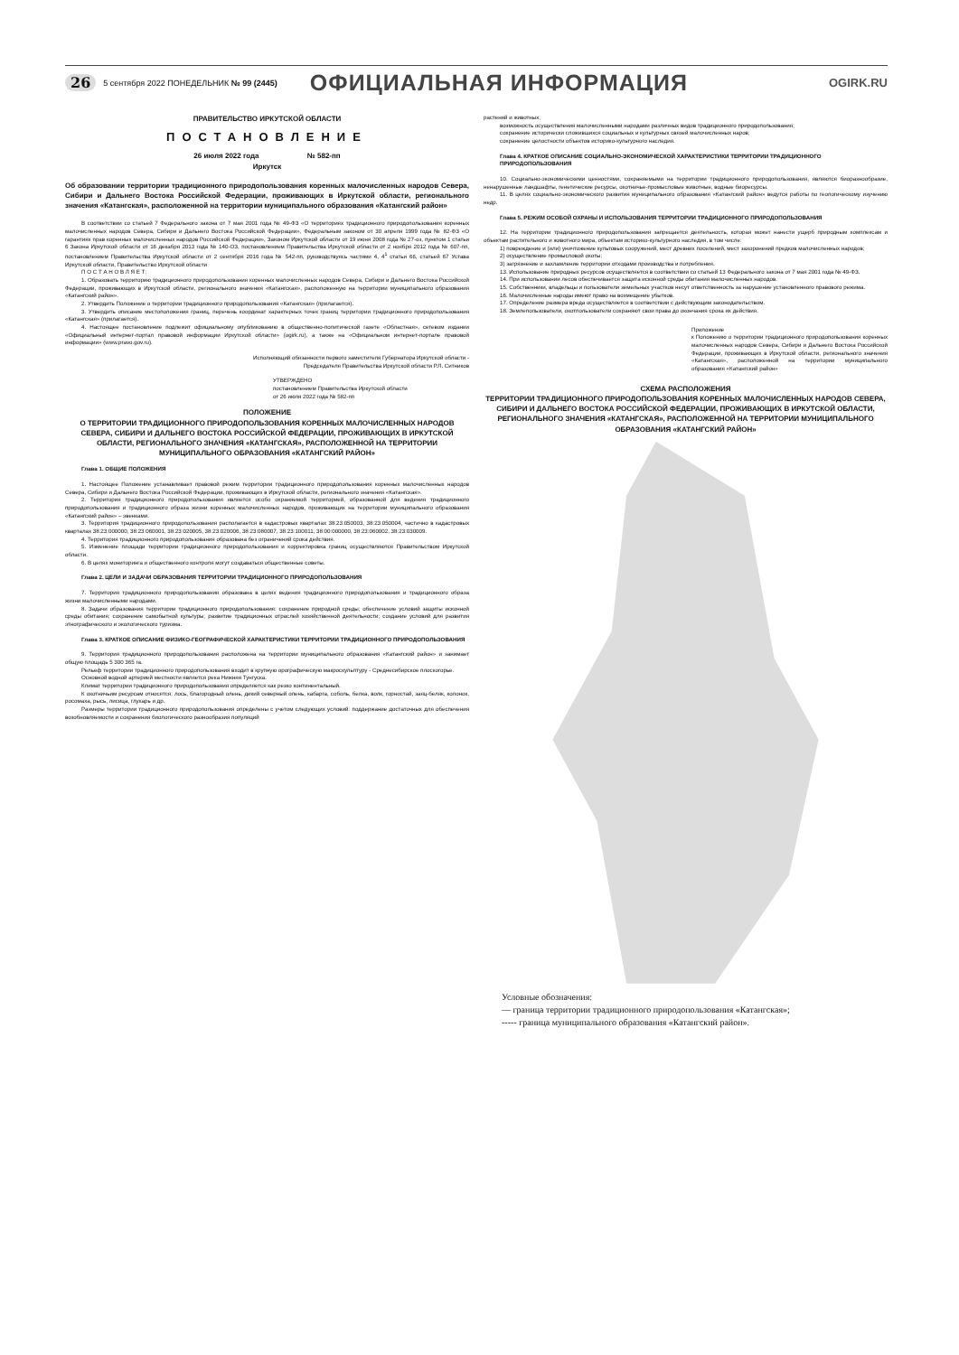26 5 сентября 2022 ПОНЕДЕЛЬНИК № 99 (2445) ОФИЦИАЛЬНАЯ ИНФОРМАЦИЯ OGIRK.RU
ПРАВИТЕЛЬСТВО ИРКУТСКОЙ ОБЛАСТИ
ПОСТАНОВЛЕНИЕ
26 июля 2022 года № 582-пп
Иркутск
Об образовании территории традиционного природопользования коренных малочисленных народов Севера, Сибири и Дальнего Востока Российской Федерации, проживающих в Иркутской области, регионального значения «Катангская», расположенной на территории муниципального образования «Катангский район»
В соответствии со статьей 7 Федерального закона от 7 мая 2001 года № 49-ФЗ «О территориях традиционного природопользования коренных малочисленных народов Севера, Сибири и Дальнего Востока Российской Федерации», Федеральным законом от 30 апреля 1999 года № 82-ФЗ «О гарантиях прав коренных малочисленных народов Российской Федерации», Законом Иркутской области от 19 июня 2008 года № 27-оз, пунктом 1 статьи 6 Закона Иркутской области от 16 декабря 2013 года № 140-ОЗ, постановлением Правительства Иркутской области от 2 ноября 2012 года № 607-пп, постановлением Правительства Иркутской области от 2 сентября 2016 года № 542-пп, руководствуясь частями 4, 4<sup>1</sup> статьи 66, статьей 67 Устава Иркутской области, Правительство Иркутской области
П О С Т А Н О В Л Я Е Т:
1. Образовать территорию традиционного природопользования коренных малочисленных народов Севера, Сибири и Дальнего Востока Российской Федерации, проживающих в Иркутской области, регионального значения «Катангская», расположенную на территории муниципального образования «Катангский район».
2. Утвердить Положение о территории традиционного природопользования «Катангская» (прилагается).
3. Утвердить описание местоположения границ, перечень координат характерных точек границ территории традиционного природопользования «Катангская» (прилагается).
4. Настоящее постановление подлежит официальному опубликованию в общественно-политической газете «Областная», сетевом издании «Официальный интернет-портал правовой информации Иркутской области» (ogirk.ru), а также на «Официальном интернет-портале правовой информации» (www.pravo.gov.ru).
Исполняющий обязанности первого заместителя Губернатора Иркутской области -
Председателя Правительства Иркутской области Р.Л. Ситников
УТВЕРЖДЕНО
постановлением Правительства Иркутской области
от 26 июля 2022 года № 582-пп
ПОЛОЖЕНИЕ
О ТЕРРИТОРИИ ТРАДИЦИОННОГО ПРИРОДОПОЛЬЗОВАНИЯ КОРЕННЫХ МАЛОЧИСЛЕННЫХ НАРОДОВ СЕВЕРА, СИБИРИ И ДАЛЬНЕГО ВОСТОКА РОССИЙСКОЙ ФЕДЕРАЦИИ, ПРОЖИВАЮЩИХ В ИРКУТСКОЙ ОБЛАСТИ, РЕГИОНАЛЬНОГО ЗНАЧЕНИЯ «КАТАНГСКАЯ», РАСПОЛОЖЕННОЙ НА ТЕРРИТОРИИ МУНИЦИПАЛЬНОГО ОБРАЗОВАНИЯ «КАТАНГСКИЙ РАЙОН»
Глава 1. ОБЩИЕ ПОЛОЖЕНИЯ
1. Настоящее Положение устанавливает правовой режим территории традиционного природопользования коренных малочисленных народов Севера, Сибири и Дальнего Востока Российской Федерации, проживающих в Иркутской области, регионального значения «Катангская».
2. Территория традиционного природопользования является особо охраняемой территорией, образованной для ведения традиционного природопользования и традиционного образа жизни коренных малочисленных народов, проживающих на территории муниципального образования «Катангский район» – эвенками.
3. Территория традиционного природопользования располагается в кадастровых кварталах 38:23:050003, 38:23:050004, частично в кадастровых кварталах 38:23:000000, 38:23:060001, 38:23:020005, 38:23:020006, 38:23:080007, 38:23:100011, 38:00:000000, 38:23:060002, 38:23:030009.
4. Территория традиционного природопользования образована без ограничений срока действия.
5. Изменение площади территории традиционного природопользования и корректировка границ осуществляются Правительством Иркутской области.
6. В целях мониторинга и общественного контроля могут создаваться общественные советы.
Глава 2. ЦЕЛИ И ЗАДАЧИ ОБРАЗОВАНИЯ ТЕРРИТОРИИ ТРАДИЦИОННОГО ПРИРОДОПОЛЬЗОВАНИЯ
7. Территория традиционного природопользования образована в целях ведения традиционного природопользования и традиционного образа жизни малочисленными народами.
8. Задачи образования территории традиционного природопользования: сохранение природной среды; обеспечение условий защиты исконной среды обитания; сохранение самобытной культуры; развитие традиционных отраслей хозяйственной деятельности; создание условий для развития этнографического и экологического туризма.
Глава 3. КРАТКОЕ ОПИСАНИЕ ФИЗИКО-ГЕОГРАФИЧЕСКОЙ ХАРАКТЕРИСТИКИ ТЕРРИТОРИИ ТРАДИЦИОННОГО ПРИРОДОПОЛЬЗОВАНИЯ
9. Территория традиционного природопользования расположена на территории муниципального образования «Катангский район» и занимает общую площадь 5 300 365 га.
Рельеф территории традиционного природопользования входит в крупную орографическую макроскульптуру - Среднесибирское плоскогорье.
Основной водной артерией местности является река Нижняя Тунгуска.
Климат территории традиционного природопользования определяется как резко континентальный.
К охотничьим ресурсам относятся: лось, благородный олень, дикий северный олень, кабарга, соболь, белка, волк, горностай, заяц-беляк, колонок, росомаха, рысь, лисица, глухарь и др.
Размеры территории традиционного природопользования определены с учетом следующих условий: поддержание достаточных для обеспечения возобновляемости и сохранения биологического разнообразия популяций
растений и животных;
возможность осуществления малочисленными народами различных видов традиционного природопользования;
сохранение исторически сложившихся социальных и культурных связей малочисленных наров;
сохранение целостности объектов историко-культурного наследия.
Глава 4. КРАТКОЕ ОПИСАНИЕ СОЦИАЛЬНО-ЭКОНОМИЧЕСКОЙ ХАРАКТЕРИСТИКИ ТЕРРИТОРИИ ТРАДИЦИОННОГО ПРИРОДОПОЛЬЗОВАНИЯ
10. Социально-экономическими ценностями, сохраняемыми на территории традиционного природопользования, являются биоразнообразие, ненарушенные ландшафты, генетические ресурсы, охотничье-промысловые животные, водные биоресурсы.
11. В целях социально-экономического развития муниципального образования «Катангский район» ведутся работы по геологическому изучению недр.
Глава 5. РЕЖИМ ОСОБОЙ ОХРАНЫ И ИСПОЛЬЗОВАНИЯ ТЕРРИТОРИИ ТРАДИЦИОННОГО ПРИРОДОПОЛЬЗОВАНИЯ
12. На территории традиционного природопользования запрещается деятельность, которая может нанести ущерб природным комплексам и объектам растительного и животного мира, объектам историко-культурного наследия, в том числе:
1) повреждение и (или) уничтожение культовых сооружений, мест древних поселений, мест захоронений предков малочисленных народов;
2) осуществление промысловой охоты;
3) загрязнение и захламление территории отходами производства и потребления.
13. Использование природных ресурсов осуществляется в соответствии со статьей 13 Федерального закона от 7 мая 2001 года № 49-ФЗ.
14. При использовании лесов обеспечивается защита исконной среды обитания малочисленных народов.
15. Собственники, владельцы и пользователи земельных участков несут ответственность за нарушение установленного правового режима.
16. Малочисленные народы имеют право на возмещение убытков.
17. Определение размера вреда осуществляется в соответствии с действующим законодательством.
18. Землепользователи, охотпользователи сохраняют свои права до окончания срока их действия.
Приложение
к Положению о территории традиционного природопользования коренных малочисленных народов Севера, Сибири и Дальнего Востока Российской Федерации, проживающих в Иркутской области, регионального значения «Катангская», расположенной на территории муниципального образования «Катангский район»
СХЕМА РАСПОЛОЖЕНИЯ
ТЕРРИТОРИИ ТРАДИЦИОННОГО ПРИРОДОПОЛЬЗОВАНИЯ КОРЕННЫХ МАЛОЧИСЛЕННЫХ НАРОДОВ СЕВЕРА, СИБИРИ И ДАЛЬНЕГО ВОСТОКА РОССИЙСКОЙ ФЕДЕРАЦИИ, ПРОЖИВАЮЩИХ В ИРКУТСКОЙ ОБЛАСТИ, РЕГИОНАЛЬНОГО ЗНАЧЕНИЯ «КАТАНГСКАЯ», РАСПОЛОЖЕННОЙ НА ТЕРРИТОРИИ МУНИЦИПАЛЬНОГО ОБРАЗОВАНИЯ «КАТАНГСКИЙ РАЙОН»
Условные обозначения:
— граница территории традиционного природопользования «Катангская»;
----- граница муниципального образования «Катангский район».